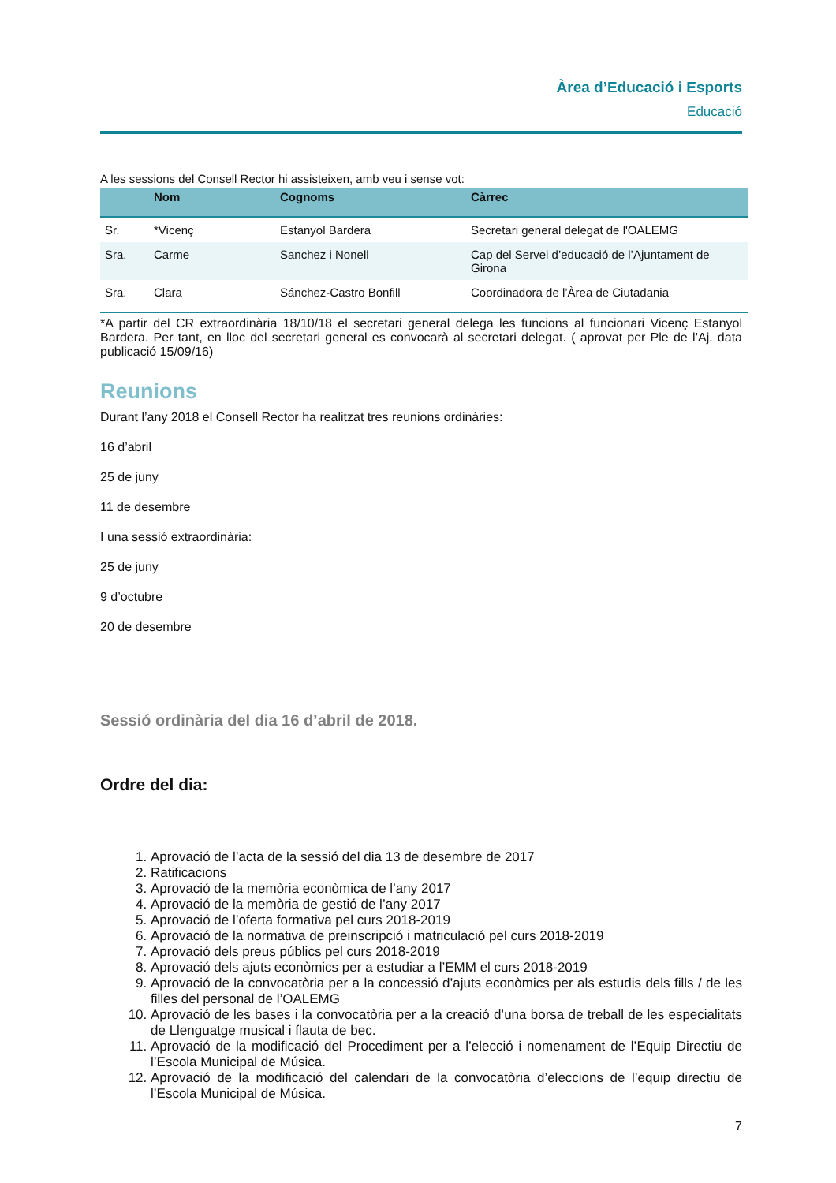Àrea d’Educació i Esports
Educació
A les sessions del Consell Rector hi assisteixen, amb veu i sense vot:
| | Nom | Cognoms | Càrrec |
| --- | --- | --- | --- |
| Sr. | *Vicenç | Estanyol Bardera | Secretari general delegat de l'OALEMG |
| Sra. | Carme | Sanchez i Nonell | Cap del Servei d’educació de l’Ajuntament de Girona |
| Sra. | Clara | Sánchez-Castro Bonfill | Coordinadora de l’Àrea de Ciutadania |
*A partir del CR extraordinària 18/10/18 el secretari general delega les funcions al funcionari Vicenç Estanyol Bardera. Per tant, en lloc del secretari general es convocarà al secretari delegat. ( aprovat per Ple de l’Aj. data publicació 15/09/16)
Reunions
Durant l’any 2018 el Consell Rector ha realitzat tres reunions ordinàries:
16 d’abril
25 de juny
11 de desembre
I una sessió extraordinària:
25 de juny
9 d’octubre
20 de desembre
Sessió ordinària del dia 16 d’abril de 2018.
Ordre del dia:
1. Aprovació de l’acta de la sessió del dia 13 de desembre de 2017
2. Ratificacions
3. Aprovació de la memòria econòmica de l’any 2017
4. Aprovació de la memòria de gestió de l’any 2017
5. Aprovació de l’oferta formativa pel curs 2018-2019
6. Aprovació de la normativa de preinscripció i matriculació pel curs 2018-2019
7. Aprovació dels preus públics pel curs 2018-2019
8. Aprovació dels ajuts econòmics per a estudiar a l’EMM el curs 2018-2019
9. Aprovació de la convocatòria per a la concessió d’ajuts econòmics per als estudis dels fills / de les filles del personal de l’OALEMG
10. Aprovació de les bases i la convocatòria per a la creació d’una borsa de treball de les especialitats de Llenguatge musical i flauta de bec.
11. Aprovació de la modificació del Procediment per a l’elecció i nomenament de l’Equip Directiu de l’Escola Municipal de Música.
12. Aprovació de la modificació del calendari de la convocatòria d’eleccions de l’equip directiu de l’Escola Municipal de Música.
7